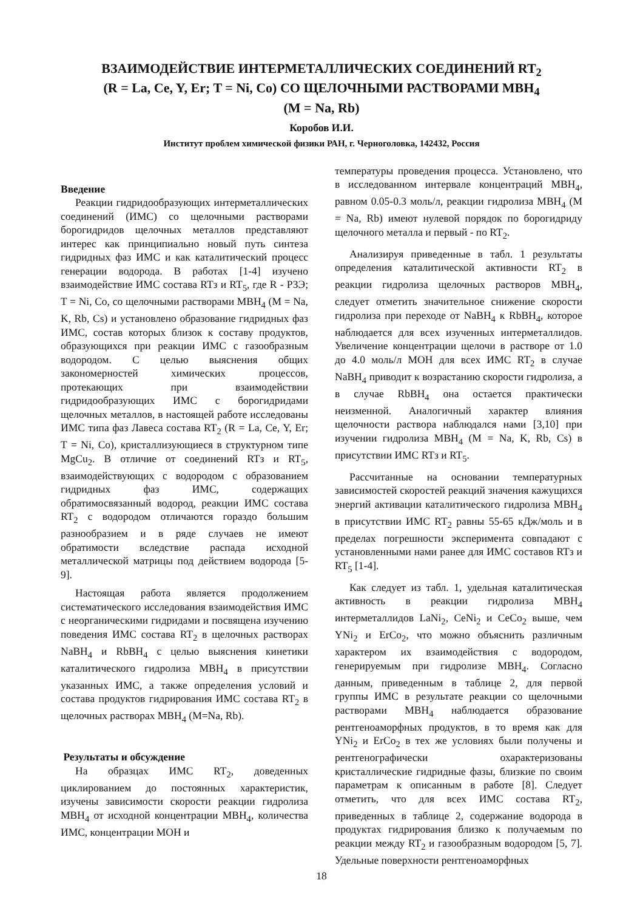ВЗАИМОДЕЙСТВИЕ ИНТЕРМЕТАЛЛИЧЕСКИХ СОЕДИНЕНИЙ RT<sub>2</sub>
(R = La, Ce, Y, Er; T = Ni, Co) СО ЩЕЛОЧНЫМИ РАСТВОРАМИ MBH<sub>4</sub>
(M = Na, Rb)
Коробов И.И.
Институт проблем химической физики РАН, г. Черноголовка, 142432, Россия
Введение
Реакции гидридообразующих интерметал­лических соединений (ИМС) со щелочными растворами борогидридов щелочных металлов представляют интерес как принципиально новый путь синтеза гидридных фаз ИМС и как каталитический процесс генерации водорода. В работах [1-4] изучено взаимодействие ИМС состава RTз и RT<sub>5</sub>, где R - РЗЭ; T = Ni, Co, со щелочными растворами MBH<sub>4</sub> (M = Na, K, Rb, Cs) и установлено образование гидридных фаз ИМС, состав которых близок к составу продуктов, образующихся при реакции ИМС с газообразным водородом. С целью выяснения общих закономерностей химических процессов, протекающих при взаимодействии гидридообразующих ИМС с борогидридами щелочных металлов, в настоящей работе исследованы ИМС типа фаз Лавеса состава RT<sub>2</sub> (R = La, Ce, Y, Er; T = Ni, Co), кристаллизующиеся в структурном типе MgCu<sub>2</sub>. В отличие от соединений RTз и RT<sub>5</sub>, взаимодействующих с водородом с образованием гидридных фаз ИМС, содержащих обратимосвязанный водород, реакции ИМС состава RT<sub>2</sub> с водородом отличаются гораздо большим разнообразием и в ряде случаев не имеют обратимости вследствие распада исходной металлической матрицы под действием водорода [5-9].
Настоящая работа является продолжением систематического исследования взаимодей­ствия ИМС с неорганическими гидридами и посвящена изучению поведения ИМС состава RT<sub>2</sub> в щелочных растворах NaBH<sub>4</sub> и RbBH<sub>4</sub> с целью выяснения кинетики каталитического гидролиза MBH<sub>4</sub> в присутствии указанных ИМС, а также определения условий и состава продуктов гидрирования ИМС состава RT<sub>2</sub> в щелочных растворах MBH<sub>4</sub> (M=Na, Rb).
Результаты и обсуждение
На образцах ИМС RT<sub>2</sub>, доведенных циклированием до постоянных характеристик, изучены зависимости скорости реакции гидролиза MBH<sub>4</sub> от исходной концентрации MBH<sub>4</sub>, количества ИМС, концентрации MOH и
температуры проведения процесса. Установлено, что в исследованном интервале концентраций MBH<sub>4</sub>, равном 0.05-0.3 моль/л, реакции гидролиза MBH<sub>4</sub> (M = Na, Rb) имеют нулевой порядок по борогидриду щелочного металла и первый - по RT<sub>2</sub>.
Анализируя приведенные в табл. 1 резуль­таты определения каталитической активности RT<sub>2</sub> в реакции гидролиза щелочных растворов MBH<sub>4</sub>, следует отметить значительное снижение скорости гидролиза при переходе от NaBH<sub>4</sub> к RbBH<sub>4</sub>, которое наблюдается для всех изученных интерметаллидов. Увеличение концентрации щелочи в растворе от 1.0 до 4.0 моль/л MOH для всех ИМС RT<sub>2</sub> в случае NaBH<sub>4</sub> приводит к возрастанию скорости гидролиза, а в случае RbBH<sub>4</sub> она остается практически неизменной. Аналогичный характер влияния щелочности раствора наблюдался нами [3,10] при изучении гидролиза MBH<sub>4</sub> (M = Na, K, Rb, Cs) в присутствии ИМС RTз и RT<sub>5</sub>.
Рассчитанные на основании температурных зависимостей скоростей реакций значения кажущихся энергий активации каталитического гидролиза MBH<sub>4</sub> в присутствии ИМС RT<sub>2</sub> равны 55-65 кДж/моль и в пределах погрешности эксперимента совпадают с установленными нами ранее для ИМС составов RTз и RT<sub>5</sub> [1-4].
Как следует из табл. 1, удельная каталити­ческая активность в реакции гидролиза MBH<sub>4</sub> интерметаллидов LaNi<sub>2</sub>, CeNi<sub>2</sub> и CeCo<sub>2</sub> выше, чем YNi<sub>2</sub> и ErCo<sub>2</sub>, что можно объяснить различным характером их взаимодействия с водородом, генерируемым при гидролизе MBH<sub>4</sub>. Согласно данным, приведенным в таблице 2, для первой группы ИМС в резуль­тате реакции со щелочными растворами MBH<sub>4</sub> наблюдается образование рентгеноаморфных продуктов, в то время как для YNi<sub>2</sub> и ErCo<sub>2</sub> в тех же условиях были получены и рентгено­графически охарактеризованы кристаллические гидридные фазы, близкие по своим параметрам к описанным в работе [8]. Следует отметить, что для всех ИМС состава RT<sub>2</sub>, приведенных в таблице 2, содержание водорода в продуктах гидрирования близко к получаемым по реакции между RT<sub>2</sub> и газообразным водородом [5, 7]. Удельные поверхности рентгеноаморфных
18